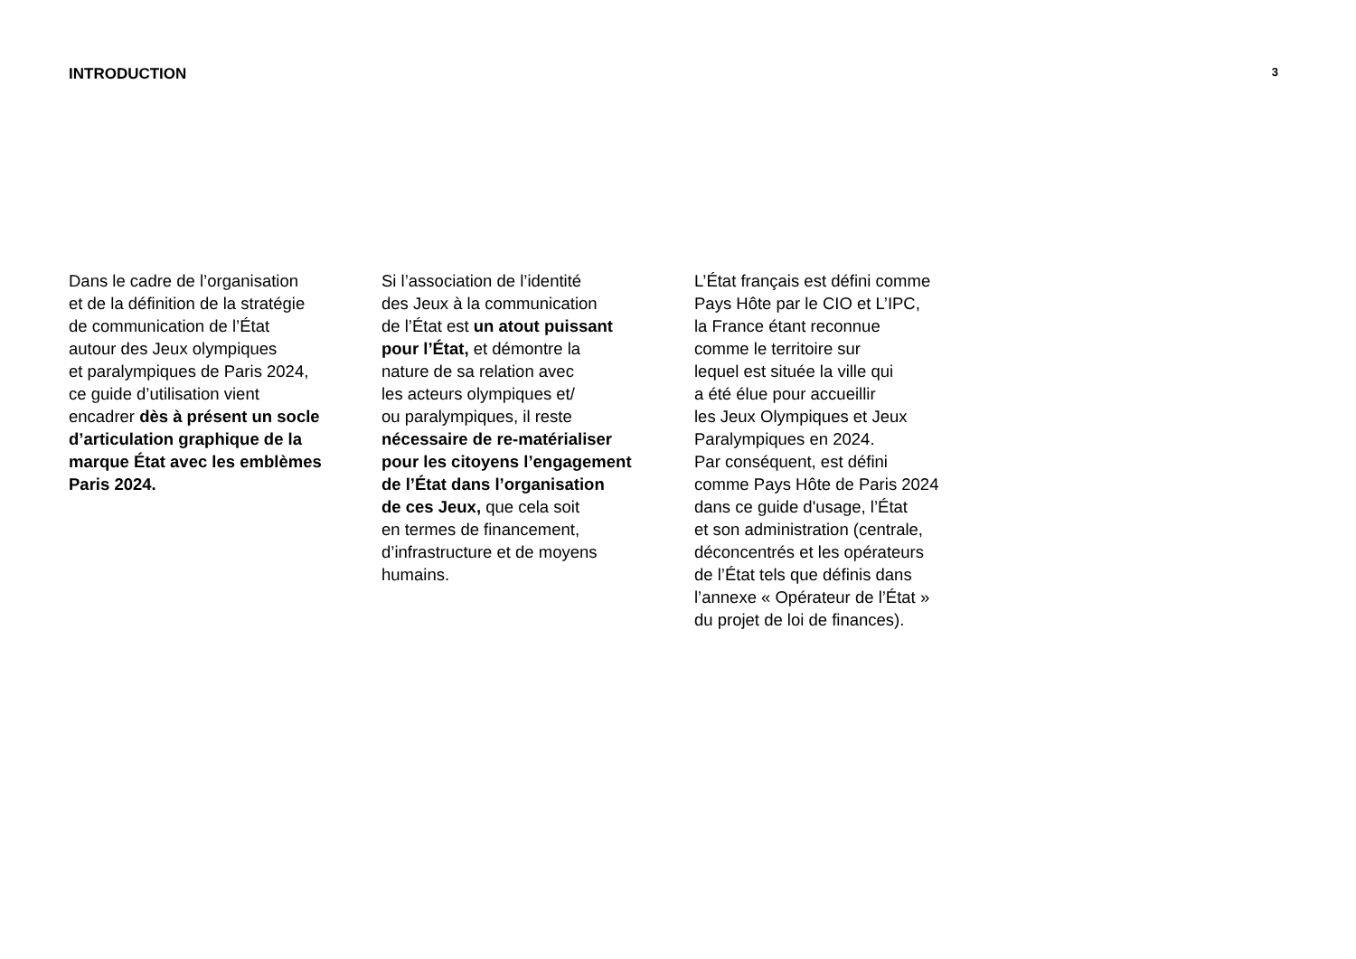INTRODUCTION
3
Dans le cadre de l’organisation
et de la définition de la stratégie
de communication de l’État
autour des Jeux olympiques
et paralympiques de Paris 2024,
ce guide d’utilisation vient
encadrer dès à présent un socle
d’articulation graphique de la
marque État avec les emblèmes
Paris 2024.
Si l’association de l’identité
des Jeux à la communication
de l’État est un atout puissant
pour l’État, et démontre la
nature de sa relation avec
les acteurs olympiques et/
ou paralympiques, il reste
nécessaire de re-matérialiser
pour les citoyens l’engagement
de l’État dans l’organisation
de ces Jeux, que cela soit
en termes de financement,
d’infrastructure et de moyens
humains.
L’État français est défini comme
Pays Hôte par le CIO et L’IPC,
la France étant reconnue
comme le territoire sur
lequel est située la ville qui
a été élue pour accueillir
les Jeux Olympiques et Jeux
Paralympiques en 2024.
Par conséquent, est défini
comme Pays Hôte de Paris 2024
dans ce guide d'usage, l’État
et son administration (centrale,
déconcentrés et les opérateurs
de l’État tels que définis dans
l’annexe « Opérateur de l’État »
du projet de loi de finances).